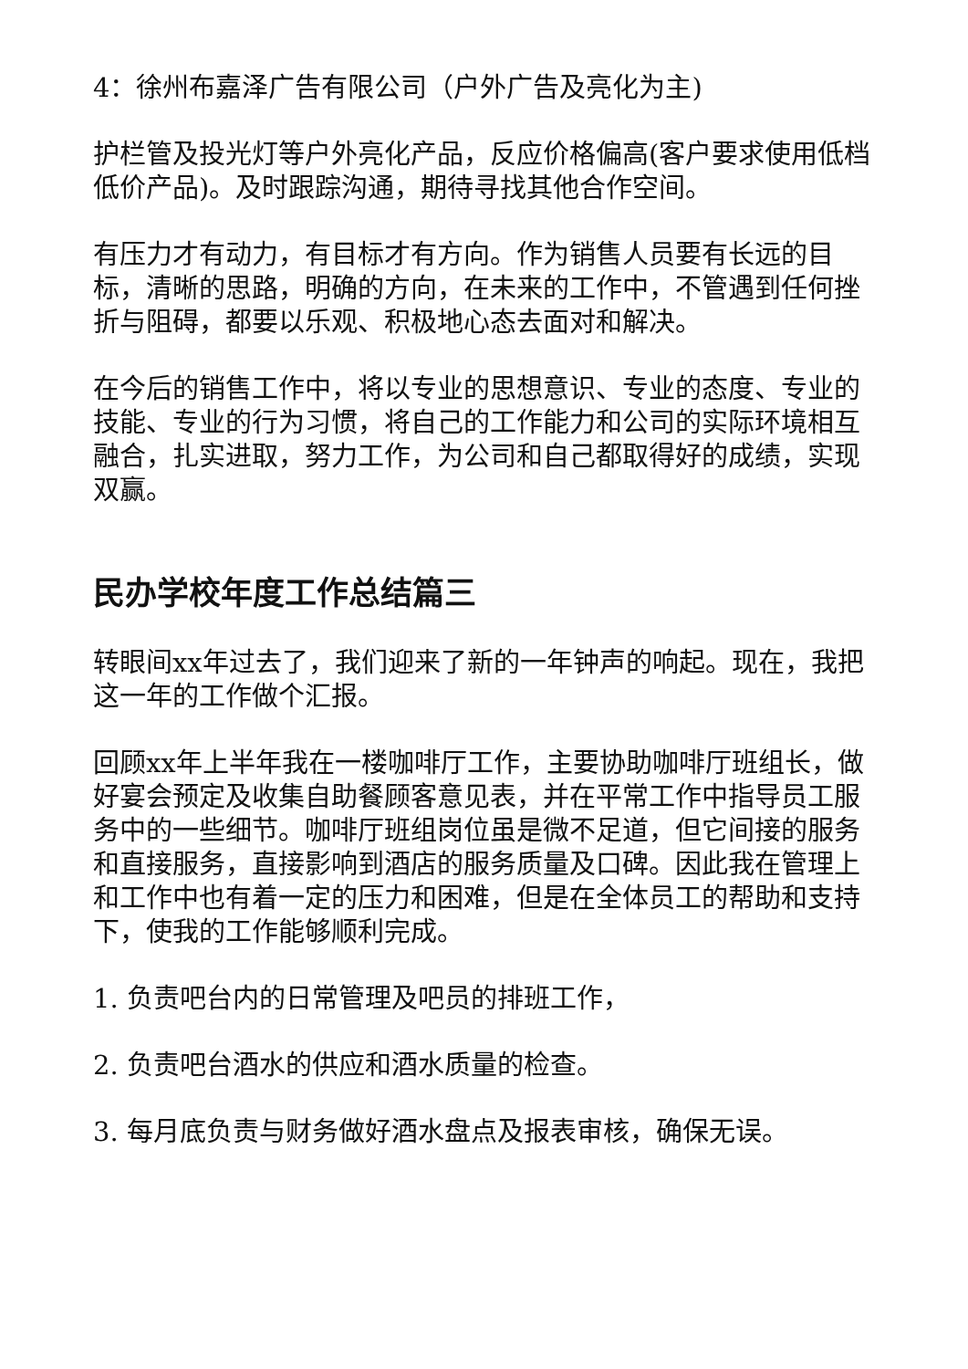4：徐州布嘉泽广告有限公司（户外广告及亮化为主)
护栏管及投光灯等户外亮化产品，反应价格偏高(客户要求使用低档低价产品)。及时跟踪沟通，期待寻找其他合作空间。
有压力才有动力，有目标才有方向。作为销售人员要有长远的目标，清晰的思路，明确的方向，在未来的工作中，不管遇到任何挫折与阻碍，都要以乐观、积极地心态去面对和解决。
在今后的销售工作中，将以专业的思想意识、专业的态度、专业的技能、专业的行为习惯，将自己的工作能力和公司的实际环境相互融合，扎实进取，努力工作，为公司和自己都取得好的成绩，实现双赢。
民办学校年度工作总结篇三
转眼间xx年过去了，我们迎来了新的一年钟声的响起。现在，我把这一年的工作做个汇报。
回顾xx年上半年我在一楼咖啡厅工作，主要协助咖啡厅班组长，做好宴会预定及收集自助餐顾客意见表，并在平常工作中指导员工服务中的一些细节。咖啡厅班组岗位虽是微不足道，但它间接的服务和直接服务，直接影响到酒店的服务质量及口碑。因此我在管理上和工作中也有着一定的压力和困难，但是在全体员工的帮助和支持下，使我的工作能够顺利完成。
1. 负责吧台内的日常管理及吧员的排班工作，
2. 负责吧台酒水的供应和酒水质量的检查。
3. 每月底负责与财务做好酒水盘点及报表审核，确保无误。